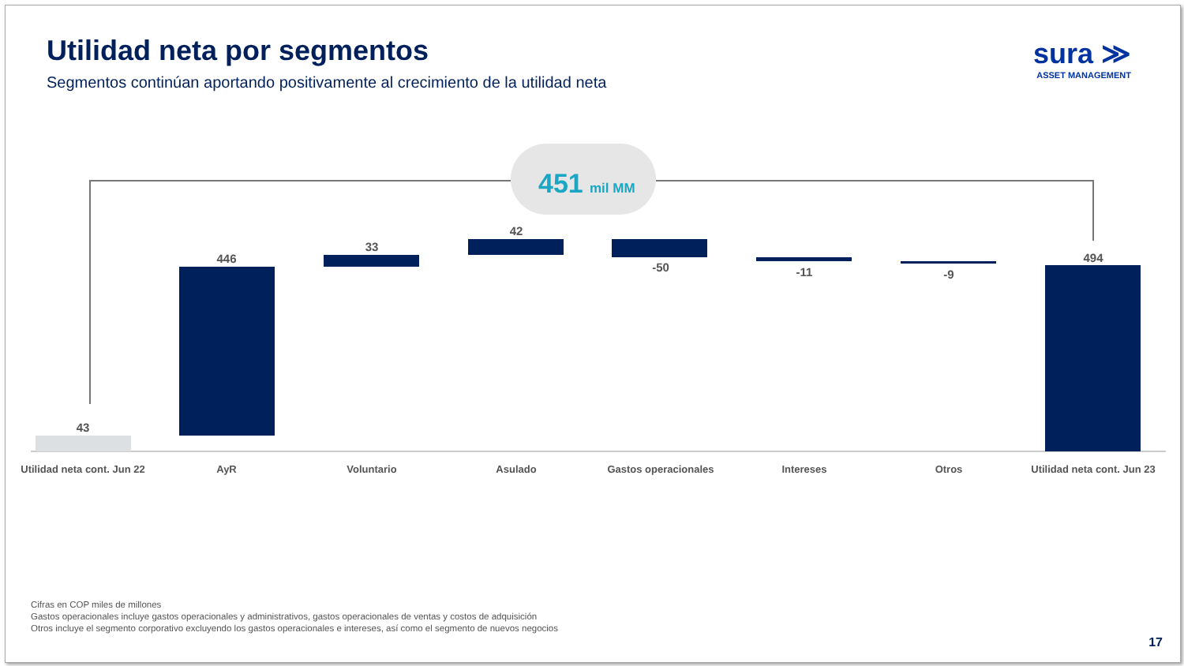Utilidad neta por segmentos
Segmentos continúan aportando positivamente al crecimiento de la utilidad neta
sura ≫
ASSET MANAGEMENT
451
mil MM
43
446
33
42
-50
-11
-9
494
Utilidad neta cont. Jun 22
AyR
Voluntario
Asulado
Gastos operacionales
Intereses
Otros
Utilidad neta cont. Jun 23
Cifras en COP miles de millones
Gastos operacionales incluye gastos operacionales y administrativos, gastos operacionales de ventas y costos de adquisición
Otros incluye el segmento corporativo excluyendo los gastos operacionales e intereses, así como el segmento de nuevos negocios
17